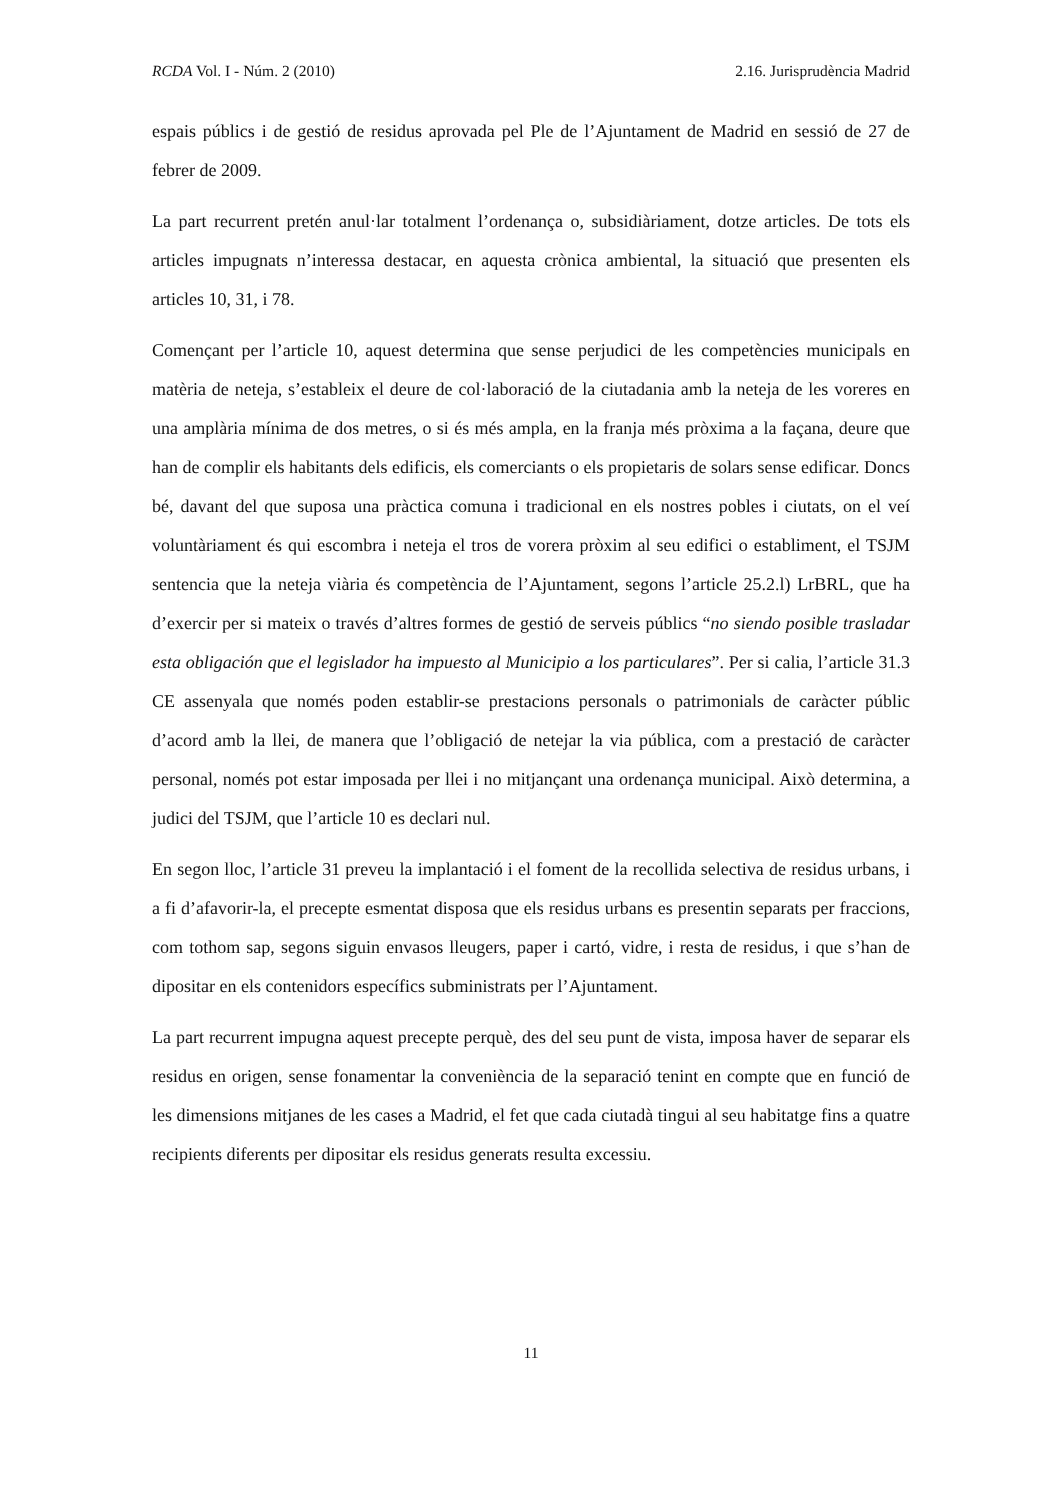RCDA Vol. I - Núm. 2 (2010) 2.16. Jurisprudència Madrid
espais públics i de gestió de residus aprovada pel Ple de l’Ajuntament de Madrid en sessió de 27 de febrer de 2009.
La part recurrent pretén anul·lar totalment l’ordenança o, subsidiàriament, dotze articles. De tots els articles impugnats n’interessa destacar, en aquesta crònica ambiental, la situació que presenten els articles 10, 31, i 78.
Començant per l’article 10, aquest determina que sense perjudici de les competències municipals en matèria de neteja, s’estableix el deure de col·laboració de la ciutadania amb la neteja de les voreres en una amplària mínima de dos metres, o si és més ampla, en la franja més pròxima a la façana, deure que han de complir els habitants dels edificis, els comerciants o els propietaris de solars sense edificar. Doncs bé, davant del que suposa una pràctica comuna i tradicional en els nostres pobles i ciutats, on el veí voluntàriament és qui escombra i neteja el tros de vorera pròxim al seu edifici o establiment, el TSJM sentencia que la neteja viària és competència de l’Ajuntament, segons l’article 25.2.l) LrBRL, que ha d’exercir per si mateix o través d’altres formes de gestió de serveis públics “no siendo posible trasladar esta obligación que el legislador ha impuesto al Municipio a los particulares”. Per si calia, l’article 31.3 CE assenyala que només poden establir-se prestacions personals o patrimonials de caràcter públic d’acord amb la llei, de manera que l’obligació de netejar la via pública, com a prestació de caràcter personal, només pot estar imposada per llei i no mitjançant una ordenança municipal. Això determina, a judici del TSJM, que l’article 10 es declari nul.
En segon lloc, l’article 31 preveu la implantació i el foment de la recollida selectiva de residus urbans, i a fi d’afavorir-la, el precepte esmentat disposa que els residus urbans es presentin separats per fraccions, com tothom sap, segons siguin envasos lleugers, paper i cartó, vidre, i resta de residus, i que s’han de dipositar en els contenidors específics subministrats per l’Ajuntament.
La part recurrent impugna aquest precepte perquè, des del seu punt de vista, imposa haver de separar els residus en origen, sense fonamentar la conveniència de la separació tenint en compte que en funció de les dimensions mitjanes de les cases a Madrid, el fet que cada ciutadà tingui al seu habitatge fins a quatre recipients diferents per dipositar els residus generats resulta excessiu.
11